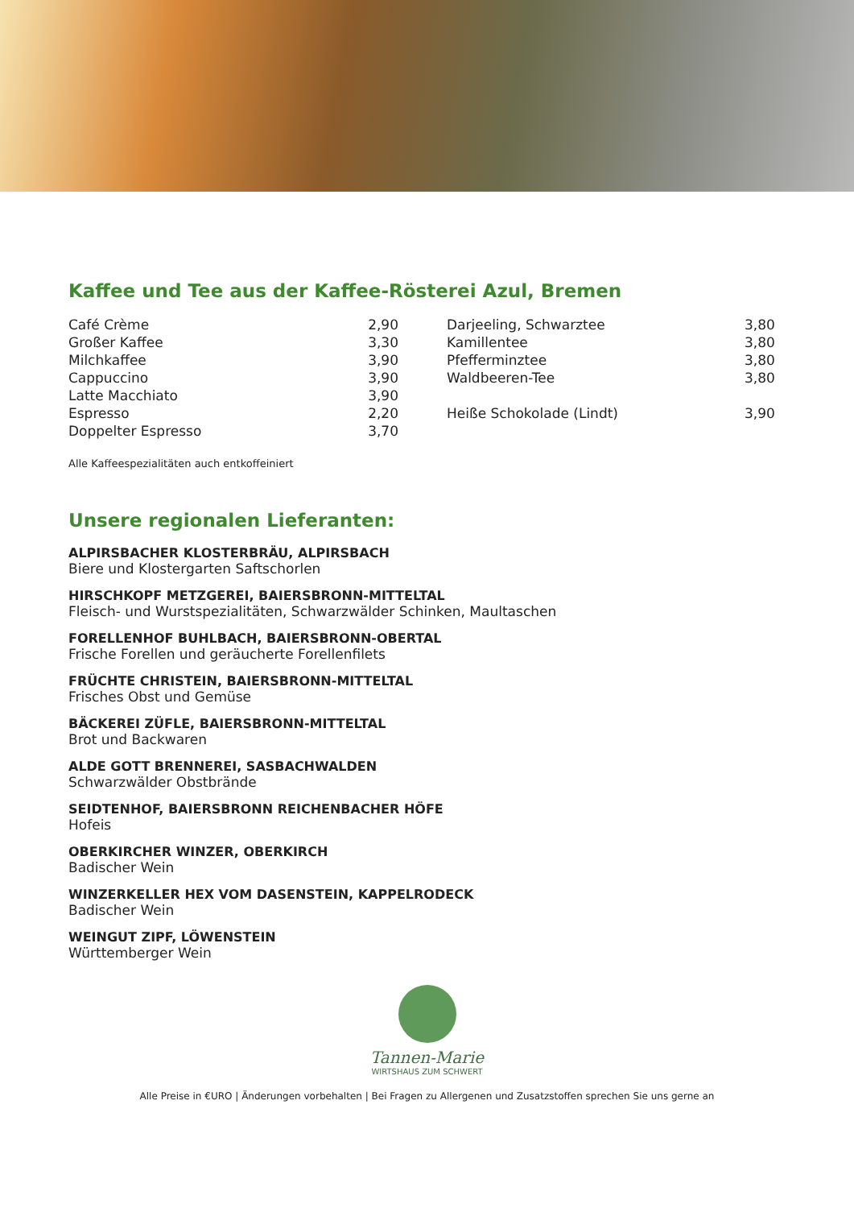Kaffee und Tee aus der Kaffee-Rösterei Azul, Bremen
| Café Crème | 2,90 | Darjeeling, Schwarztee | 3,80 |
| Großer Kaffee | 3,30 | Kamillentee | 3,80 |
| Milchkaffee | 3,90 | Pfefferminztee | 3,80 |
| Cappuccino | 3,90 | Waldbeeren-Tee | 3,80 |
| Latte Macchiato | 3,90 | | |
| Espresso | 2,20 | Heiße Schokolade (Lindt) | 3,90 |
| Doppelter Espresso | 3,70 | | |
Alle Kaffeespezialitäten auch entkoffeiniert
Unsere regionalen Lieferanten:
ALPIRSBACHER KLOSTERBRÄU, ALPIRSBACH
Biere und Klostergarten Saftschorlen
HIRSCHKOPF METZGEREI, BAIERSBRONN-MITTELTAL
Fleisch- und Wurstspezialitäten, Schwarzwälder Schinken, Maultaschen
FORELLENHOF BUHLBACH, BAIERSBRONN-OBERTAL
Frische Forellen und geräucherte Forellenfilets
FRÜCHTE CHRISTEIN, BAIERSBRONN-MITTELTAL
Frisches Obst und Gemüse
BÄCKEREI ZÜFLE, BAIERSBRONN-MITTELTAL
Brot und Backwaren
ALDE GOTT BRENNEREI, SASBACHWALDEN
Schwarzwälder Obstbrände
SEIDTENHOF, BAIERSBRONN REICHENBACHER HÖFE
Hofeis
OBERKIRCHER WINZER, OBERKIRCH
Badischer Wein
WINZERKELLER HEX VOM DASENSTEIN, KAPPELRODECK
Badischer Wein
WEINGUT ZIPF, LÖWENSTEIN
Württemberger Wein
Tannen-Marie
WIRTSHAUS ZUM SCHWERT
Alle Preise in €URO | Änderungen vorbehalten | Bei Fragen zu Allergenen und Zusatzstoffen sprechen Sie uns gerne an